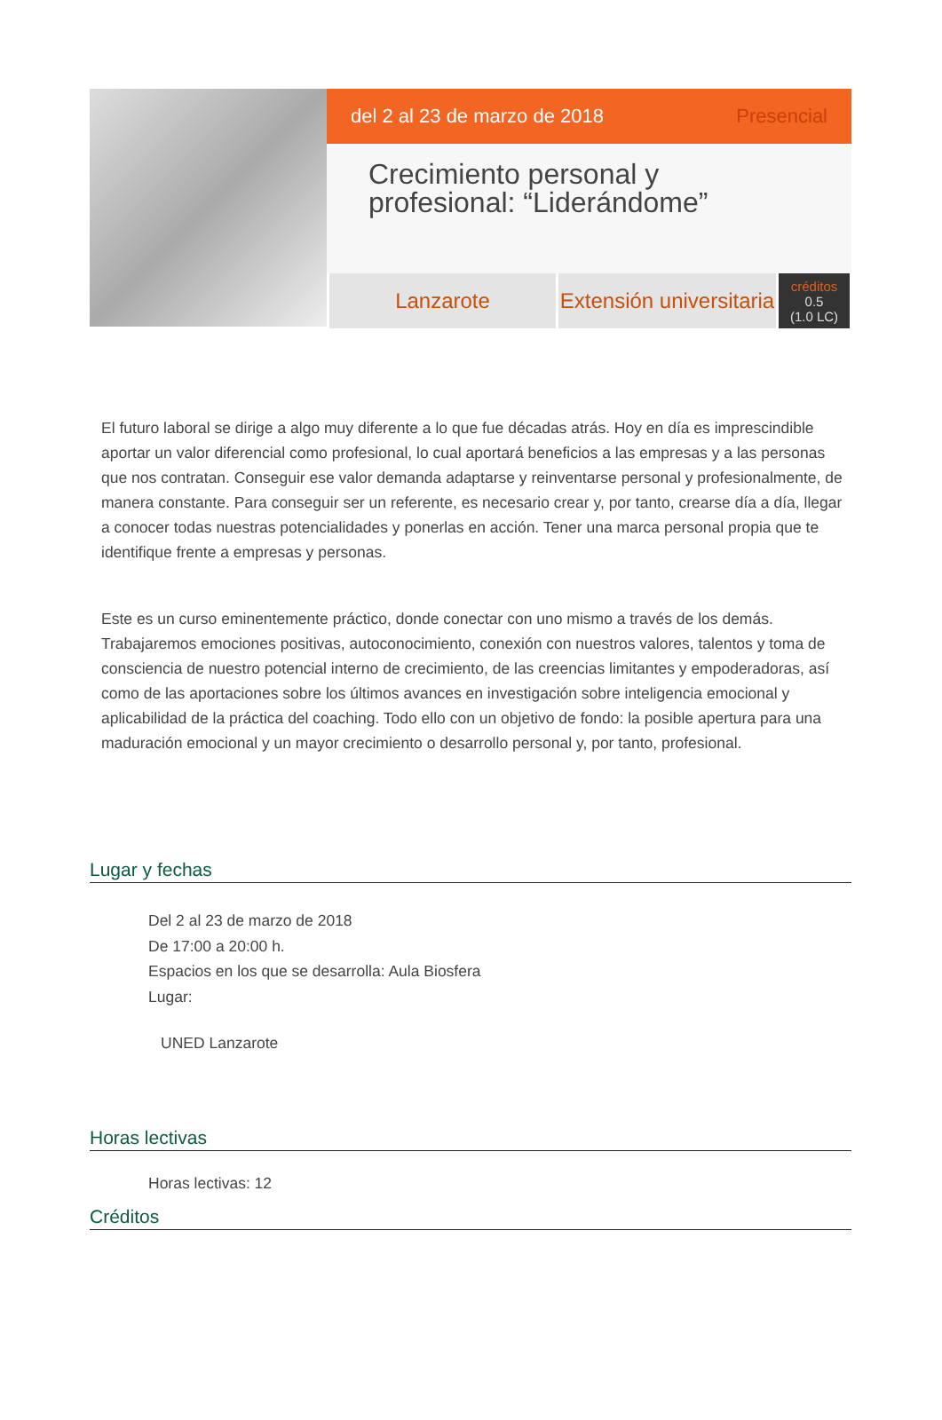del 2 al 23 de marzo de 2018 Presencial
Crecimiento personal y profesional: “Liderándome”
Lanzarote Extensión universitaria
créditos
0.5
(1.0 LC)
El futuro laboral se dirige a algo muy diferente a lo que fue décadas atrás. Hoy en día es imprescindible aportar un valor diferencial como profesional, lo cual aportará beneficios a las empresas y a las personas que nos contratan. Conseguir ese valor demanda adaptarse y reinventarse personal y profesionalmente, de manera constante. Para conseguir ser un referente, es necesario crear y, por tanto, crearse día a día, llegar a conocer todas nuestras potencialidades y ponerlas en acción. Tener una marca personal propia que te identifique frente a empresas y personas.
Este es un curso eminentemente práctico, donde conectar con uno mismo a través de los demás. Trabajaremos emociones positivas, autoconocimiento, conexión con nuestros valores, talentos y toma de consciencia de nuestro potencial interno de crecimiento, de las creencias limitantes y empoderadoras, así como de las aportaciones sobre los últimos avances en investigación sobre inteligencia emocional y aplicabilidad de la práctica del coaching. Todo ello con un objetivo de fondo: la posible apertura para una maduración emocional y un mayor crecimiento o desarrollo personal y, por tanto, profesional.
Lugar y fechas
Del 2 al 23 de marzo de 2018
De 17:00 a 20:00 h.
Espacios en los que se desarrolla: Aula Biosfera
Lugar:
UNED Lanzarote
Horas lectivas
Horas lectivas: 12
Créditos